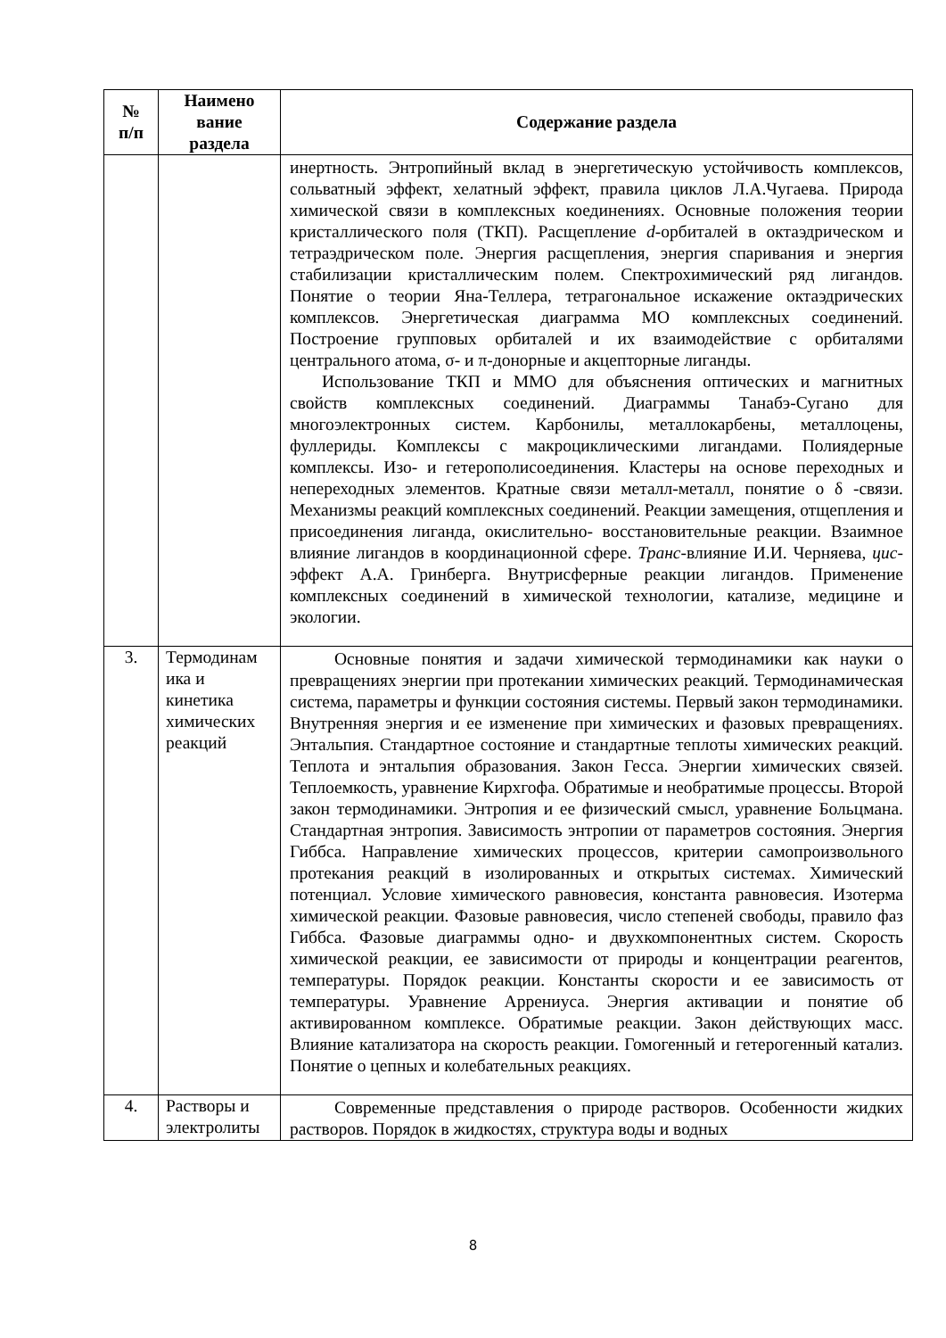| № п/п | Наимено вание раздела | Содержание раздела |
| --- | --- | --- |
| | | инертность. Энтропийный вклад в энергетическую устойчивость комплексов, сольватный эффект, хелатный эффект, правила циклов Л.А.Чугаева. Природа химической связи в комплексных коединениях. Основные положения теории кристаллического поля (ТКП). Расщепление d -орбиталей в октаэдрическом и тетраэдрическом поле. Энергия расщепления, энергия спаривания и энергия стабилизации кристаллическим полем. Спектрохимический ряд лигандов. Понятие о теории Яна-Теллера, тетрагональное искажение октаэдрических комплексов. Энергетическая диаграмма МО комплексных соединений. Построение групповых орбиталей и их взаимодействие с орбиталями центрального атома, σ- и π-донорные и акцепторные лиганды. Использование ТКП и ММО для объяснения оптических и магнитных свойств комплексных соединений. Диаграммы Танабэ-Сугано для многоэлектронных систем. Карбонилы, металлокарбены, металлоцены, фуллериды. Комплексы с макроциклическими лигандами. Полиядерные комплексы. Изо- и гетерополисоединения. Кластеры на основе переходных и непереходных элементов. Кратные связи металл-металл, понятие о δ -связи. Механизмы реакций комплексных соединений. Реакции замещения, отщепления и присоединения лиганда, окислительно- восстановительные реакции. Взаимное влияние лигандов в координационной сфере. Транс -влияние И.И. Черняева, цис -эффект А.А. Гринберга. Внутрисферные реакции лигандов. Применение комплексных соединений в химической технологии, катализе, медицине и экологии. |
| 3. | Термодинам ика и кинетика химических реакций | Основные понятия и задачи химической термодинамики как науки о превращениях энергии при протекании химических реакций. Термодинамическая система, параметры и функции состояния системы. Первый закон термодинамики. Внутренняя энергия и ее изменение при химических и фазовых превращениях. Энтальпия. Стандартное состояние и стандартные теплоты химических реакций. Теплота и энтальпия образования. Закон Гесса. Энергии химических связей. Теплоемкость, уравнение Кирхгофа. Обратимые и необратимые процессы. Второй закон термодинамики. Энтропия и ее физический смысл, уравнение Больцмана. Стандартная энтропия. Зависимость энтропии от параметров состояния. Энергия Гиббса. Направление химических процессов, критерии самопроизвольного протекания реакций в изолированных и открытых системах. Химический потенциал. Условие химического равновесия, константа равновесия. Изотерма химической реакции. Фазовые равновесия, число степеней свободы, правило фаз Гиббса. Фазовые диаграммы одно- и двухкомпонентных систем. Скорость химической реакции, ее зависимости от природы и концентрации реагентов, температуры. Порядок реакции. Константы скорости и ее зависимость от температуры. Уравнение Аррениуса. Энергия активации и понятие об активированном комплексе. Обратимые реакции. Закон действующих масс. Влияние катализатора на скорость реакции. Гомогенный и гетерогенный катализ. Понятие о цепных и колебательных реакциях. |
| 4. | Растворы и электролиты | Современные представления о природе растворов. Особенности жидких растворов. Порядок в жидкостях, структура воды и водных |
8